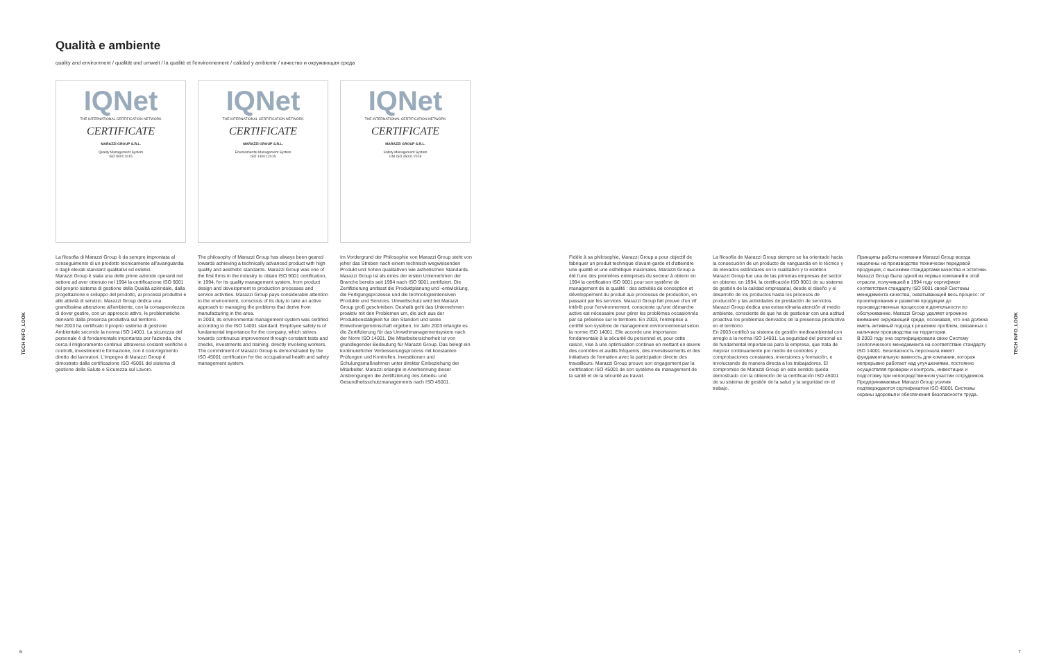Qualità e ambiente
quality and environment / qualität und umwelt / la qualité et l'environnement / calidad y ambiente / качество и окружающая среда
IQNet
THE INTERNATIONAL CERTIFICATION NETWORK
CERTIFICATE
MARAZZI GROUP S.R.L.
Quality Management System
ISO 9001:2015
IQNet
THE INTERNATIONAL CERTIFICATION NETWORK
CERTIFICATE
MARAZZI GROUP S.R.L.
Environmental Management System
ISO 14001:2015
IQNet
THE INTERNATIONAL CERTIFICATION NETWORK
CERTIFICATE
MARAZZI GROUP S.R.L.
Safety Management System
UNI ISO 45001:2018
TECH INFO_LOOK
La filosofia di Marazzi Group è da sempre improntata al conseguimento di un prodotto tecnicamente all'avanguardia e dagli elevati standard qualitativi ed estetici.
Marazzi Group è stata una delle prime aziende operanti nel settore ad aver ottenuto nel 1994 la certificazione ISO 9001 del proprio sistema di gestione della Qualità aziendale, dalla progettazione e sviluppo del prodotto, ai processi produttivi e alle attività di servizio. Marazzi Group dedica una grandissima attenzione all'ambiente, con la consapevolezza di dover gestire, con un approccio attivo, le problematiche derivanti dalla presenza produttiva sul territorio.
Nel 2003 ha certificato il proprio sistema di gestione Ambientale secondo la norma ISO 14001. La sicurezza del personale è di fondamentale importanza per l'azienda, che cerca il miglioramento continuo attraverso costanti verifiche e controlli, investimenti e formazione, con il coinvolgimento diretto dei lavoratori. L'impegno di Marazzi Group è dimostrato dalla certificazione ISO 45001 del sistema di gestione della Salute e Sicurezza sul Lavoro.
The philosophy of Marazzi Group has always been geared towards achieving a technically advanced product with high quality and aesthetic standards. Marazzi Group was one of the first firms in the industry to obtain ISO 9001 certification, in 1994, for its quality management system, from product design and development to production processes and service activities. Marazzi Group pays considerable attention to the environment, conscious of its duty to take an active approach to managing the problems that derive from manufacturing in the area.
In 2003, its environmental management system was certified according to the ISO 14001 standard. Employee safety is of fundamental importance for the company, which strives towards continuous improvement through constant tests and checks, investments and training, directly involving workers. The commitment of Marazzi Group is demonstrated by the ISO 45001 certification for the occupational health and safety management system.
Im Vordergrund der Philosophie von Marazzi Group steht von jeher das Streben nach einem technisch wegweisenden Produkt und hohen qualitativen wie ästhetischen Standards.
Marazzi Group ist als eines der ersten Unternehmen der Branche bereits seit 1994 nach ISO 9001 zertifiziert. Die Zertifizierung umfasst die Produktplanung und -entwicklung, die Fertigungsprozesse und die technologieintensiven Produkte und Services. Umweltschutz wird bei Marazzi Group groß geschrieben. Deshalb geht das Unternehmen proaktiv mit den Problemen um, die sich aus der Produktionstätigkeit für den Standort und seine Einwohnergemeinschaft ergeben. Im Jahr 2003 erlangte es die Zertifizierung für das Umweltmanagementsystem nach der Norm ISO 14001. Die Mitarbeitersicherheit ist von grundlegender Bedeutung für Marazzi Group. Das belegt ein kontinuierlicher Verbesserungsprozess mit konstanten Prüfungen und Kontrollen, Investitionen und Schulungsmaßnahmen unter direkter Einbeziehung der Mitarbeiter. Marazzi erlangte in Anerkennung dieser Anstrengungen die Zertifizierung des Arbeits- und Gesundheitsschutzmanagements nach ISO 45001.
Fidèle à sa philosophie, Marazzi Group a pour objectif de fabriquer un produit technique d'avant-garde et d'atteindre une qualité et une esthétique maximales. Marazzi Group a été l'une des premières entreprises du secteur à obtenir en 1994 la certification ISO 9001 pour son système de management de la qualité : des activités de conception et développement du produit aux processus de production, en passant par les services. Marazzi Group fait preuve d'un vif intérêt pour l'environnement, consciente qu'une démarche active est nécessaire pour gérer les problèmes occasionnés par sa présence sur le territoire. En 2003, l'entreprise a certifié son système de management environnemental selon la norme ISO 14001. Elle accorde une importance fondamentale à la sécurité du personnel et, pour cette raison, vise à une optimisation continue en mettant en œuvre des contrôles et audits fréquents, des investissements et des initiatives de formation avec la participation directe des travailleurs. Marazzi Group prouve son engagement par la certification ISO 45001 de son système de management de la santé et de la sécurité au travail.
La filosofía de Marazzi Group siempre se ha orientado hacia la consecución de un producto de vanguardia en lo técnico y de elevados estándares en lo cualitativo y lo estético.
Marazzi Group fue una de las primeras empresas del sector en obtener, en 1994, la certificación ISO 9001 de su sistema de gestión de la calidad empresarial, desde el diseño y el desarrollo de los productos hasta los procesos de producción y las actividades de prestación de servicios. Marazzi Group dedica una extraordinaria atención al medio ambiente, consciente de que ha de gestionar con una actitud proactiva los problemas derivados de la presencia productiva en el territorio.
En 2003 certificó su sistema de gestión medioambiental con arreglo a la norma ISO 14001. La seguridad del personal es de fundamental importancia para la empresa, que trata de mejorar continuamente por medio de controles y comprobaciones constantes, inversiones y formación, e involucrando de manera directa a los trabajadores. El compromiso de Marazzi Group en este sentido queda demostrado con la obtención de la certificación ISO 45001 de su sistema de gestión de la salud y la seguridad en el trabajo.
Принципы работы компании Marazzi Group всегда нацелены на производство технически передовой продукции, с высокими стандартами качества и эстетики.
Marazzi Group была одной из первых компаний в этой отрасли, получившей в 1994 году сертификат соответствия стандарту ISO 9001 своей Системы менеджмента качества, охватывающей весь процесс: от проектирования и развития продукции до производственных процессов и деятельности по обслуживанию. Marazzi Group уделяет огромное внимание окружающей среде, осознавая, что она должна иметь активный подход к решению проблем, связанных с наличием производства на территории.
В 2003 году она сертифицировала свою Систему экологического менеджмента на соответствие стандарту ISO 14001. Безопасность персонала имеет фундаментальную важность для компании, которая непрерывно работает над улучшениями, постоянно осуществляя проверки и контроль, инвестиции и подготовку при непосредственном участии сотрудников. Предпринимаемые Marazzi Group усилия подтверждаются сертификатом ISO 45001 Системы охраны здоровья и обеспечения безопасности труда.
TECH INFO_LOOK
6 7